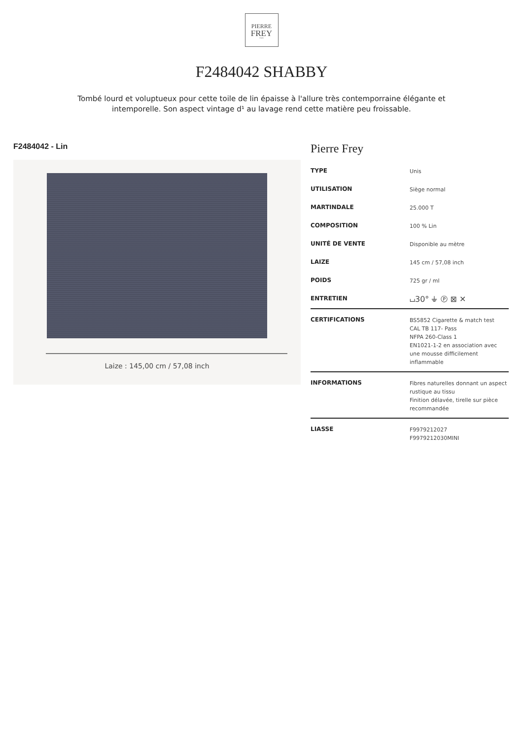PIERRE
FREY
PARIS
F2484042 SHABBY
Tombé lourd et voluptueux pour cette toile de lin épaisse à l'allure très contemporraine élégante et intemporelle. Son aspect vintage d¹ au lavage rend cette matière peu froissable.
F2484042 - Lin
Laize : 145,00 cm / 57,08 inch
Pierre Frey
| TYPE | Unis |
| UTILISATION | Siège normal |
| MARTINDALE | 25.000 T |
| COMPOSITION | 100 % Lin |
| UNITÉ DE VENTE | Disponible au mètre |
| LAIZE | 145 cm / 57,08 inch |
| POIDS | 725 gr / ml |
| ENTRETIEN | ⌴30° ⏚ Ⓟ ⊠ ✕ |
| CERTIFICATIONS | BS5852 Cigarette & match test CAL TB 117- Pass NFPA 260-Class 1 EN1021-1-2 en association avec une mousse difficilement inflammable |
| INFORMATIONS | Fibres naturelles donnant un aspect rustique au tissu Finition délavée, tirelle sur pièce recommandée |
| LIASSE | F9979212027 F9979212030MINI |